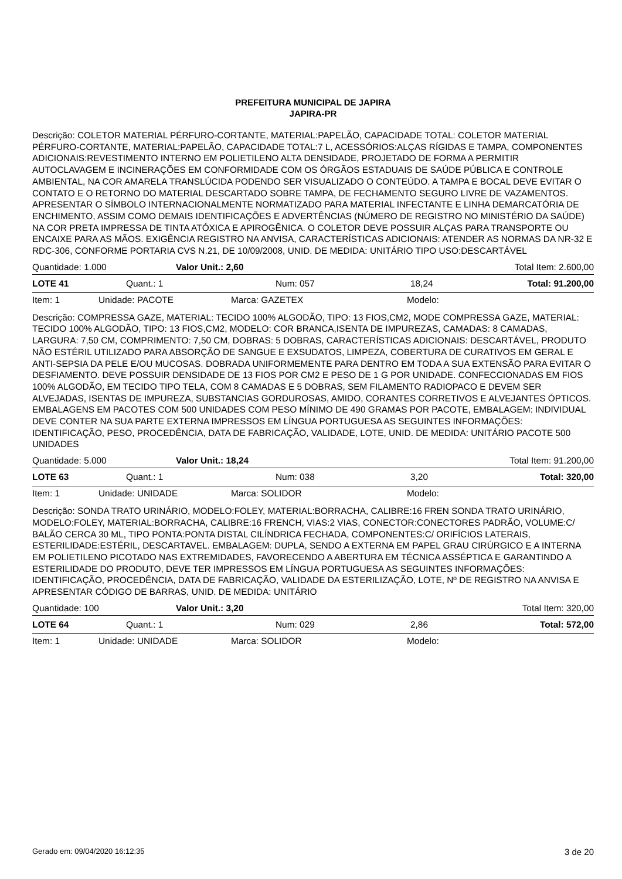PREFEITURA MUNICIPAL DE JAPIRA
JAPIRA-PR
Descrição: COLETOR MATERIAL PÉRFURO-CORTANTE, MATERIAL:PAPELÃO, CAPACIDADE TOTAL: COLETOR MATERIAL PÉRFURO-CORTANTE, MATERIAL:PAPELÃO, CAPACIDADE TOTAL:7 L, ACESSÓRIOS:ALÇAS RÍGIDAS E TAMPA, COMPONENTES ADICIONAIS:REVESTIMENTO INTERNO EM POLIETILENO ALTA DENSIDADE, PROJETADO DE FORMA A PERMITIR AUTOCLAVAGEM E INCINERAÇÕES EM CONFORMIDADE COM OS ÓRGÃOS ESTADUAIS DE SAÚDE PÚBLICA E CONTROLE AMBIENTAL, NA COR AMARELA TRANSLÚCIDA PODENDO SER VISUALIZADO O CONTEÚDO. A TAMPA E BOCAL DEVE EVITAR O CONTATO E O RETORNO DO MATERIAL DESCARTADO SOBRE TAMPA, DE FECHAMENTO SEGURO LIVRE DE VAZAMENTOS. APRESENTAR O SÍMBOLO INTERNACIONALMENTE NORMATIZADO PARA MATERIAL INFECTANTE E LINHA DEMARCATÓRIA DE ENCHIMENTO, ASSIM COMO DEMAIS IDENTIFICAÇÕES E ADVERTÊNCIAS (NÚMERO DE REGISTRO NO MINISTÉRIO DA SAÚDE) NA COR PRETA IMPRESSA DE TINTA ATÓXICA E APIROGÊNICA. O COLETOR DEVE POSSUIR ALÇAS PARA TRANSPORTE OU ENCAIXE PARA AS MÃOS. EXIGÊNCIA REGISTRO NA ANVISA, CARACTERÍSTICAS ADICIONAIS: ATENDER AS NORMAS DA NR-32 E RDC-306, CONFORME PORTARIA CVS N.21, DE 10/09/2008, UNID. DE MEDIDA: UNITÁRIO TIPO USO:DESCARTÁVEL
Quantidade: 1.000 Valor Unit.: 2,60 Total Item: 2.600,00
LOTE 41 Quant.: 1 Num: 057 18,24 Total: 91.200,00
Item: 1 Unidade: PACOTE Marca: GAZETEX Modelo:
Descrição: COMPRESSA GAZE, MATERIAL: TECIDO 100% ALGODÃO, TIPO: 13 FIOS,CM2, MODE COMPRESSA GAZE, MATERIAL: TECIDO 100% ALGODÃO, TIPO: 13 FIOS,CM2, MODELO: COR BRANCA,ISENTA DE IMPUREZAS, CAMADAS: 8 CAMADAS, LARGURA: 7,50 CM, COMPRIMENTO: 7,50 CM, DOBRAS: 5 DOBRAS, CARACTERÍSTICAS ADICIONAIS: DESCARTÁVEL, PRODUTO NÃO ESTÉRIL UTILIZADO PARA ABSORÇÃO DE SANGUE E EXSUDATOS, LIMPEZA, COBERTURA DE CURATIVOS EM GERAL E ANTI-SEPSIA DA PELE E/OU MUCOSAS. DOBRADA UNIFORMEMENTE PARA DENTRO EM TODA A SUA EXTENSÃO PARA EVITAR O DESFIAMENTO. DEVE POSSUIR DENSIDADE DE 13 FIOS POR CM2 E PESO DE 1 G POR UNIDADE. CONFECCIONADAS EM FIOS 100% ALGODÃO, EM TECIDO TIPO TELA, COM 8 CAMADAS E 5 DOBRAS, SEM FILAMENTO RADIOPACO E DEVEM SER ALVEJADAS, ISENTAS DE IMPUREZA, SUBSTANCIAS GORDUROSAS, AMIDO, CORANTES CORRETIVOS E ALVEJANTES ÓPTICOS. EMBALAGENS EM PACOTES COM 500 UNIDADES COM PESO MÍNIMO DE 490 GRAMAS POR PACOTE, EMBALAGEM: INDIVIDUAL DEVE CONTER NA SUA PARTE EXTERNA IMPRESSOS EM LÍNGUA PORTUGUESA AS SEGUINTES INFORMAÇÕES: IDENTIFICAÇÃO, PESO, PROCEDÊNCIA, DATA DE FABRICAÇÃO, VALIDADE, LOTE, UNID. DE MEDIDA: UNITÁRIO PACOTE 500 UNIDADES
Quantidade: 5.000 Valor Unit.: 18,24 Total Item: 91.200,00
LOTE 63 Quant.: 1 Num: 038 3,20 Total: 320,00
Item: 1 Unidade: UNIDADE Marca: SOLIDOR Modelo:
Descrição: SONDA TRATO URINÁRIO, MODELO:FOLEY, MATERIAL:BORRACHA, CALIBRE:16 FREN SONDA TRATO URINÁRIO, MODELO:FOLEY, MATERIAL:BORRACHA, CALIBRE:16 FRENCH, VIAS:2 VIAS, CONECTOR:CONECTORES PADRÃO, VOLUME:C/ BALÃO CERCA 30 ML, TIPO PONTA:PONTA DISTAL CILÍNDRICA FECHADA, COMPONENTES:C/ ORIFÍCIOS LATERAIS, ESTERILIDADE:ESTÉRIL, DESCARTAVEL. EMBALAGEM: DUPLA, SENDO A EXTERNA EM PAPEL GRAU CIRÚRGICO E A INTERNA EM POLIETILENO PICOTADO NAS EXTREMIDADES, FAVORECENDO A ABERTURA EM TÉCNICA ASSÉPTICA E GARANTINDO A ESTERILIDADE DO PRODUTO, DEVE TER IMPRESSOS EM LÍNGUA PORTUGUESA AS SEGUINTES INFORMAÇÕES: IDENTIFICAÇÃO, PROCEDÊNCIA, DATA DE FABRICAÇÃO, VALIDADE DA ESTERILIZAÇÃO, LOTE, Nº DE REGISTRO NA ANVISA E APRESENTAR CÓDIGO DE BARRAS, UNID. DE MEDIDA: UNITÁRIO
Quantidade: 100 Valor Unit.: 3,20 Total Item: 320,00
LOTE 64 Quant.: 1 Num: 029 2,86 Total: 572,00
Item: 1 Unidade: UNIDADE Marca: SOLIDOR Modelo:
Gerado em: 09/04/2020 16:12:35 3 de 20